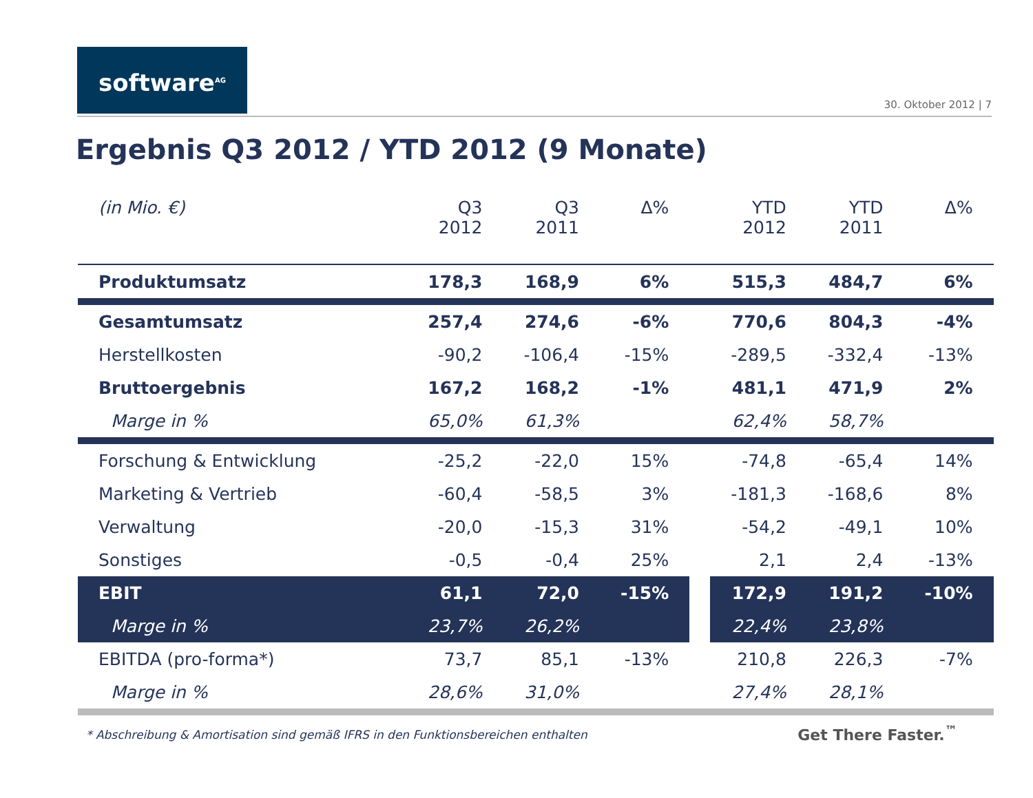software<sup>AG</sup>
30. Oktober 2012 | 7
Ergebnis Q3 2012 / YTD 2012 (9 Monate)
| (in Mio. €) | Q3 2012 | Q3 2011 | Δ% | | YTD 2012 | YTD 2011 | Δ% |
| --- | --- | --- | --- | --- | --- | --- | --- |
| Produktumsatz | 178,3 | 168,9 | 6% | | 515,3 | 484,7 | 6% |
| Gesamtumsatz | 257,4 | 274,6 | -6% | | 770,6 | 804,3 | -4% |
| Herstellkosten | -90,2 | -106,4 | -15% | | -289,5 | -332,4 | -13% |
| Bruttoergebnis | 167,2 | 168,2 | -1% | | 481,1 | 471,9 | 2% |
| Marge in % | 65,0% | 61,3% | | | 62,4% | 58,7% | |
| Forschung & Entwicklung | -25,2 | -22,0 | 15% | | -74,8 | -65,4 | 14% |
| Marketing & Vertrieb | -60,4 | -58,5 | 3% | | -181,3 | -168,6 | 8% |
| Verwaltung | -20,0 | -15,3 | 31% | | -54,2 | -49,1 | 10% |
| Sonstiges | -0,5 | -0,4 | 25% | | 2,1 | 2,4 | -13% |
| EBIT | 61,1 | 72,0 | -15% | | 172,9 | 191,2 | -10% |
| Marge in % | 23,7% | 26,2% | | | 22,4% | 23,8% | |
| EBITDA (pro-forma*) | 73,7 | 85,1 | -13% | | 210,8 | 226,3 | -7% |
| Marge in % | 28,6% | 31,0% | | | 27,4% | 28,1% | |
* Abschreibung & Amortisation sind gemäß IFRS in den Funktionsbereichen enthalten
Get There Faster.<sup>™</sup>